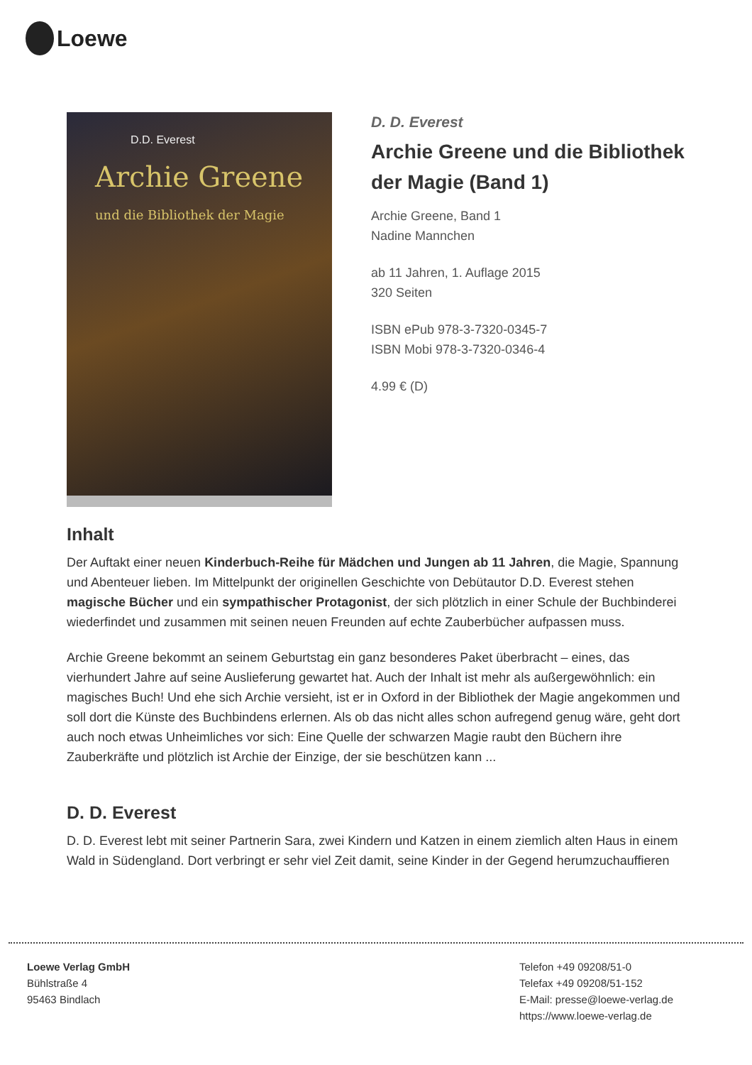Loewe
D.D. Everest
Archie Greene
und die Bibliothek der Magie
D. D. Everest
Archie Greene und die Bibliothek der Magie (Band 1)
Archie Greene, Band 1
Nadine Mannchen
ab 11 Jahren, 1. Auflage 2015
320 Seiten
ISBN ePub 978-3-7320-0345-7
ISBN Mobi 978-3-7320-0346-4
4.99 € (D)
Inhalt
Der Auftakt einer neuen Kinderbuch-Reihe für Mädchen und Jungen ab 11 Jahren, die Magie, Spannung und Abenteuer lieben. Im Mittelpunkt der originellen Geschichte von Debütautor D.D. Everest stehen magische Bücher und ein sympathischer Protagonist, der sich plötzlich in einer Schule der Buchbinderei wiederfindet und zusammen mit seinen neuen Freunden auf echte Zauberbücher aufpassen muss.
Archie Greene bekommt an seinem Geburtstag ein ganz besonderes Paket überbracht – eines, das vierhundert Jahre auf seine Auslieferung gewartet hat. Auch der Inhalt ist mehr als außergewöhnlich: ein magisches Buch! Und ehe sich Archie versieht, ist er in Oxford in der Bibliothek der Magie angekommen und soll dort die Künste des Buchbindens erlernen. Als ob das nicht alles schon aufregend genug wäre, geht dort auch noch etwas Unheimliches vor sich: Eine Quelle der schwarzen Magie raubt den Büchern ihre Zauberkräfte und plötzlich ist Archie der Einzige, der sie beschützen kann ...
D. D. Everest
D. D. Everest lebt mit seiner Partnerin Sara, zwei Kindern und Katzen in einem ziemlich alten Haus in einem Wald in Südengland. Dort verbringt er sehr viel Zeit damit, seine Kinder in der Gegend herumzuchauffieren
Loewe Verlag GmbH
Bühlstraße 4
95463 Bindlach
Telefon +49 09208/51-0
Telefax +49 09208/51-152
E-Mail: presse@loewe-verlag.de
https://www.loewe-verlag.de